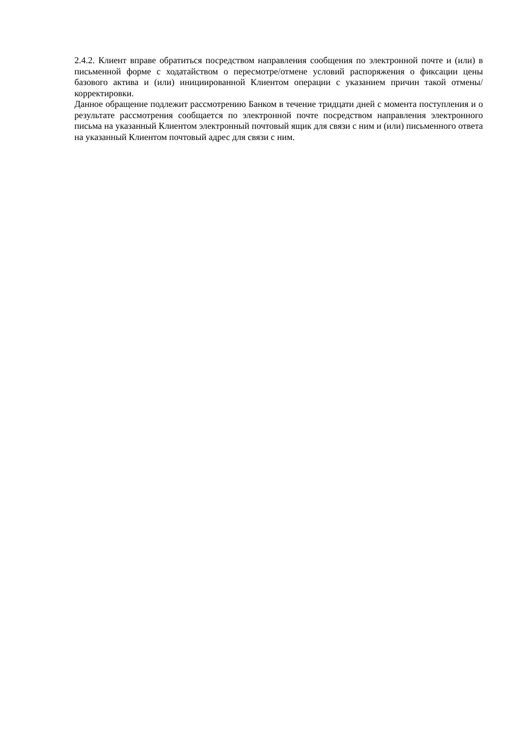2.4.2. Клиент вправе обратиться посредством направления сообщения по электронной почте и (или) в письменной форме с ходатайством о пересмотре/отмене условий распоряжения о фиксации цены базового актива и (или) инициированной Клиентом операции с указанием причин такой отмены/корректировки.
Данное обращение подлежит рассмотрению Банком в течение тридцати дней с момента поступления и о результате рассмотрения сообщается по электронной почте посредством направления электронного письма на указанный Клиентом электронный почтовый ящик для связи с ним и (или) письменного ответа на указанный Клиентом почтовый адрес для связи с ним.